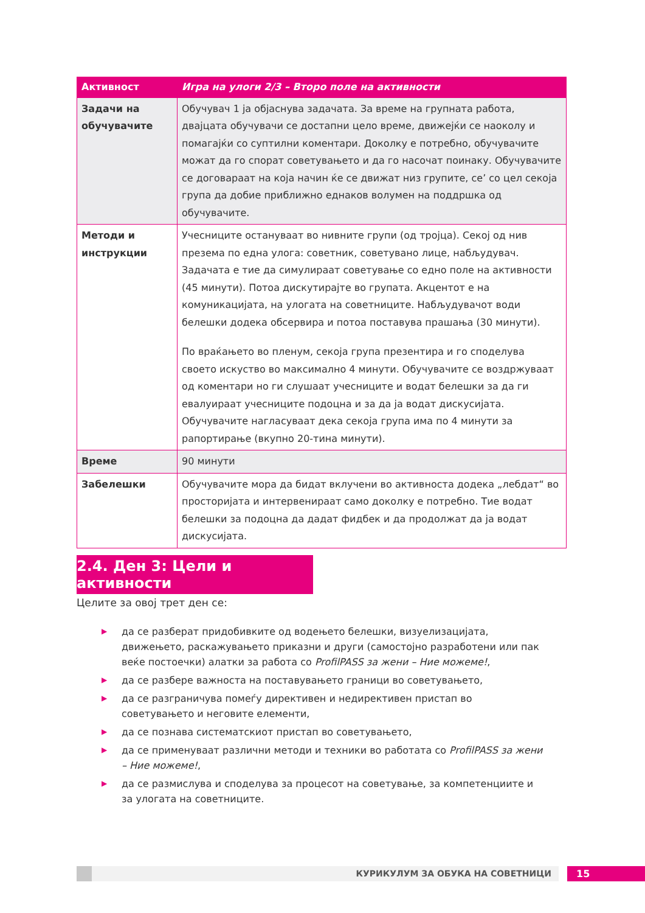| Активност | Игра на улоги 2/3 – Второ поле на активности |
| --- | --- |
| Задачи на обучувачите | Обучувач 1 ја објаснува задачата. За време на групната работа, двајцата обучувачи се достапни цело време, движејќи се наоколу и помагајќи со суптилни коментари. Доколку е потребно, обучувачите можат да го спорат советувањето и да го насочат поинаку. Обучувачите се договараат на која начин ќе се движат низ групите, се’ со цел секоја група да добие приближно еднаков волумен на поддршка од обучувачите. |
| Методи и инструкции | Учесниците остануваат во нивните групи (од тројца). Секој од нив презема по една улога: советник, советувано лице, набљудувач. Задачата е тие да симулираат советување со едно поле на активности (45 минути). Потоа дискутирајте во групата. Акцентот е на комуникацијата, на улогата на советниците. Набљудувачот води белешки додека обсервира и потоа поставува прашања (30 минути). По враќањето во пленум, секоја група презентира и го споделува своето искуство во максимално 4 минути. Обучувачите се воздржуваат од коментари но ги слушаат учесниците и водат белешки за да ги евалуираат учесниците подоцна и за да ја водат дискусијата. Обучувачите нагласуваат дека секоја група има по 4 минути за рапортирање (вкупно 20-тина минути). |
| Време | 90 минути |
| Забелешки | Обучувачите мора да бидат вклучени во активноста додека „лебдат“ во просторијата и интервенираат само доколку е потребно. Тие водат белешки за подоцна да дадат фидбек и да продолжат да ја водат дискусијата. |
2.4. Ден 3: Цели и активности
Целите за овој трет ден се:
▶ да се разберат придобивките од водењето белешки, визуелизацијата, движењето, раскажувањето приказни и други (самостојно разработени или пак веќе постоечки) алатки за работа со ProfilPASS за жени – Ние можеме!,
▶ да се разбере важноста на поставувањето граници во советувањето,
▶ да се разграничува помеѓу директивен и недирективен пристап во советувањето и неговите елементи,
▶ да се познава систематскиот пристап во советувањето,
▶ да се применуваат различни методи и техники во работата со ProfilPASS за жени – Ние можеме!,
▶ да се размислува и споделува за процесот на советување, за компетенциите и за улогата на советниците.
КУРИКУЛУМ ЗА ОБУКА НА СОВЕТНИЦИ 15